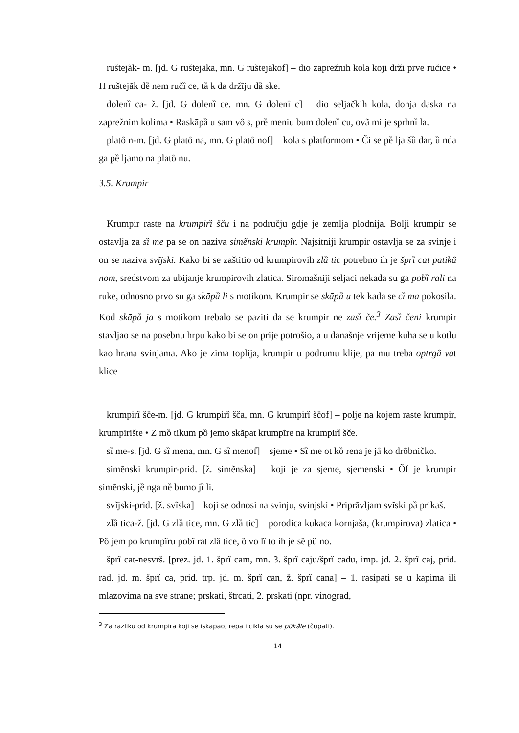ruštejãk- m. [jd. G ruštejãka, mn. G ruštejãkof] – dio zaprežnih kola koji drži prve ručice • H ruštejãk dȅ nem ručȉ ce, tȁ k da držĩju dȁ ske.
dolenȉ ca- ž. [jd. G dolenȉ ce, mn. G dolenȋ c] – dio seljačkih kola, donja daska na zaprežnim kolima • Raskāpȁ u sam vȏ s, prȅ meniu bum dolenȉ cu, ovã mi je sprhnȉ la.
platȏ n-m. [jd. G platȏ na, mn. G platȏ nof] – kola s platformom • Či se pȅ lja šȕ dar, ȕ nda ga pȅ ljamo na platȏ nu.
3.5. Krumpir
Krumpir raste na krumpirȉ šču i na području gdje je zemlja plodnija. Bolji krumpir se ostavlja za sȉ me pa se on naziva simẽnski krumpĩr. Najsitniji krumpir ostavlja se za svinje i on se naziva svĩjski. Kako bi se zaštitio od krumpirovih zlȁ tic potrebno ih je šprȉ cat patikȃ nom, sredstvom za ubijanje krumpirovih zlatica. Siromašniji seljaci nekada su ga pobȉ rali na ruke, odnosno prvo su ga skāpȁ li s motikom. Krumpir se skāpȁ u tek kada se cȉ ma pokosila. Kod skāpȁ ja s motikom trebalo se paziti da se krumpir ne zasȉ če.<sup>3</sup> Zasȉ čeni krumpir stavljao se na posebnu hrpu kako bi se on prije potrošio, a u današnje vrijeme kuha se u kotlu kao hrana svinjama. Ako je zima toplija, krumpir u podrumu klije, pa mu treba optrgȃ vat klice
krumpirȉ šče-m. [jd. G krumpirȉ šča, mn. G krumpirȉ ščof] – polje na kojem raste krumpir, krumpirište • Z mȍ tikum pȍ jemo skãpat krumpĩre na krumpirȉ šče.
sȉ me-s. [jd. G sȉ mena, mn. G sȉ menof] – sjeme • Sȉ me ot kȍ rena je jȃ ko drõbničko.
simẽnski krumpir-prid. [ž. simẽnska] – koji je za sjeme, sjemenski • Õf je krumpir simẽnski, jȅ nga nȅ bumo jȉ li.
svĩjski-prid. [ž. svĩska] – koji se odnosi na svinju, svinjski • Priprãvljam svĩski pȁ prikaš.
zlȁ tica-ž. [jd. G zlȁ tice, mn. G zlȁ tic] – porodica kukaca kornjaša, (krumpirova) zlatica • Pȍ jem po krumpĩru pobȉ rat zlȁ tice, ȍ vo lȉ to ih je sȅ pȕ no.
šprȉ cat-nesvrš. [prez. jd. 1. šprȉ cam, mn. 3. šprȉ caju/šprȉ cadu, imp. jd. 2. šprȉ caj, prid. rad. jd. m. šprȉ ca, prid. trp. jd. m. šprȉ can, ž. šprȉ cana] – 1. rasipati se u kapima ili mlazovima na sve strane; prskati, štrcati, 2. prskati (npr. vinograd,
<sup>3</sup> Za razliku od krumpira koji se iskapao, repa i cikla su se pūkȁle (čupati).
14